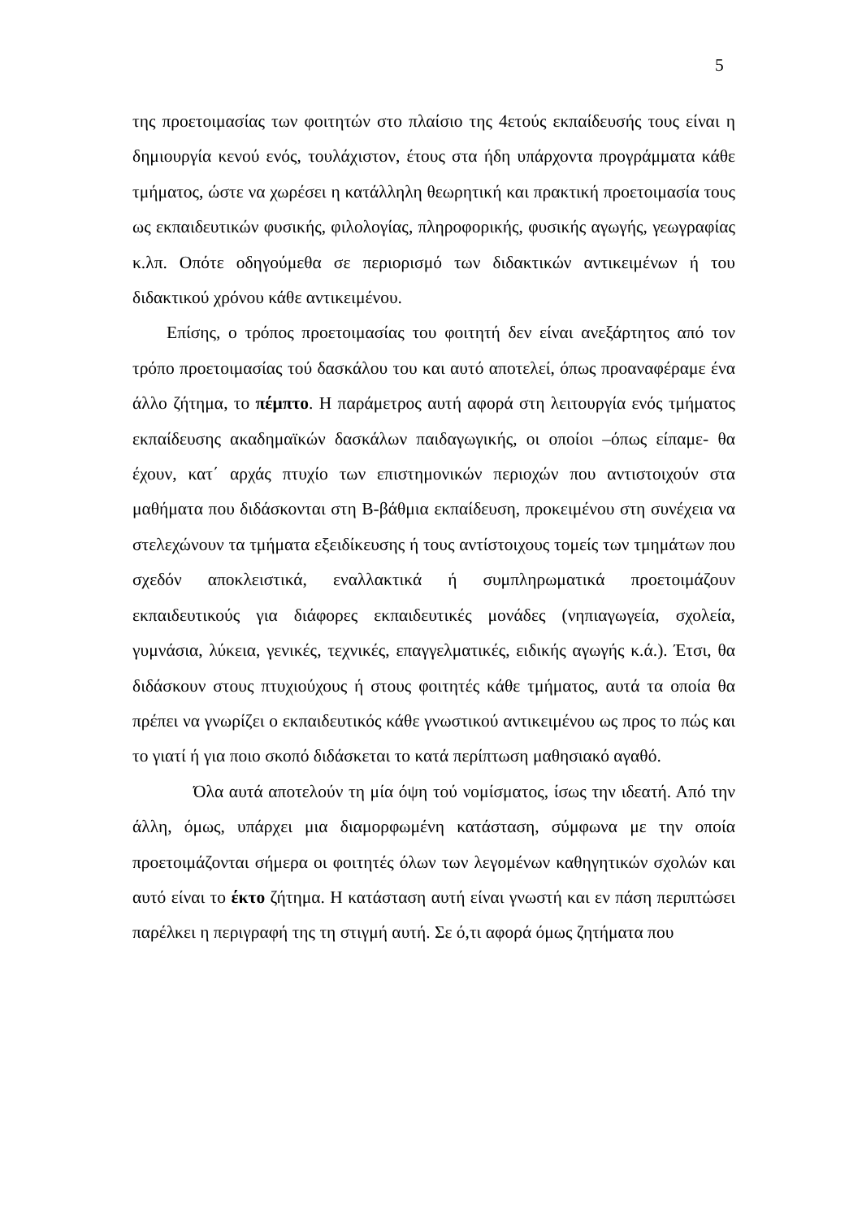5
της προετοιμασίας των φοιτητών στο πλαίσιο της 4ετούς εκπαίδευσής τους είναι η δημιουργία κενού ενός, τουλάχιστον, έτους στα ήδη υπάρχοντα προγράμματα κάθε τμήματος, ώστε να χωρέσει η κατάλληλη θεωρητική και πρακτική προετοιμασία τους ως εκπαιδευτικών φυσικής, φιλολογίας, πληροφορικής, φυσικής αγωγής, γεωγραφίας κ.λπ. Οπότε οδηγούμεθα σε περιορισμό των διδακτικών αντικειμένων ή του διδακτικού χρόνου κάθε αντικειμένου.
Επίσης, ο τρόπος προετοιμασίας του φοιτητή δεν είναι ανεξάρτητος από τον τρόπο προετοιμασίας τού δασκάλου του και αυτό αποτελεί, όπως προαναφέραμε ένα άλλο ζήτημα, το πέμπτο. Η παράμετρος αυτή αφορά στη λειτουργία ενός τμήματος εκπαίδευσης ακαδημαϊκών δασκάλων παιδαγωγικής, οι οποίοι –όπως είπαμε- θα έχουν, κατ΄ αρχάς πτυχίο των επιστημονικών περιοχών που αντιστοιχούν στα μαθήματα που διδάσκονται στη Β-βάθμια εκπαίδευση, προκειμένου στη συνέχεια να στελεχώνουν τα τμήματα εξειδίκευσης ή τους αντίστοιχους τομείς των τμημάτων που σχεδόν αποκλειστικά, εναλλακτικά ή συμπληρωματικά προετοιμάζουν εκπαιδευτικούς για διάφορες εκπαιδευτικές μονάδες (νηπιαγωγεία, σχολεία, γυμνάσια, λύκεια, γενικές, τεχνικές, επαγγελματικές, ειδικής αγωγής κ.ά.). Έτσι, θα διδάσκουν στους πτυχιούχους ή στους φοιτητές κάθε τμήματος, αυτά τα οποία θα πρέπει να γνωρίζει ο εκπαιδευτικός κάθε γνωστικού αντικειμένου ως προς το πώς και το γιατί ή για ποιο σκοπό διδάσκεται το κατά περίπτωση μαθησιακό αγαθό.
Όλα αυτά αποτελούν τη μία όψη τού νομίσματος, ίσως την ιδεατή. Από την άλλη, όμως, υπάρχει μια διαμορφωμένη κατάσταση, σύμφωνα με την οποία προετοιμάζονται σήμερα οι φοιτητές όλων των λεγομένων καθηγητικών σχολών και αυτό είναι το έκτο ζήτημα. Η κατάσταση αυτή είναι γνωστή και εν πάση περιπτώσει παρέλκει η περιγραφή της τη στιγμή αυτή. Σε ό,τι αφορά όμως ζητήματα που